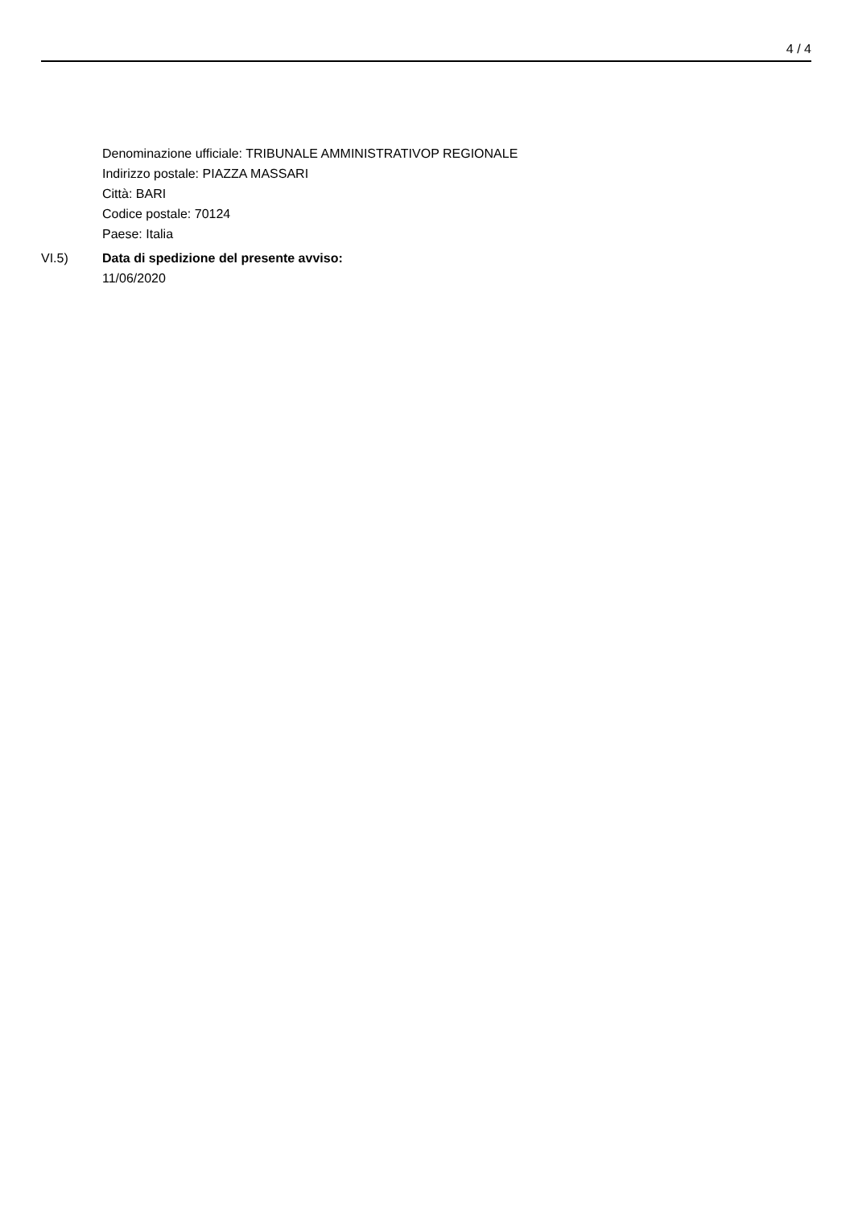4 / 4
Denominazione ufficiale: TRIBUNALE AMMINISTRATIVOP REGIONALE
Indirizzo postale: PIAZZA MASSARI
Città: BARI
Codice postale: 70124
Paese: Italia
VI.5) Data di spedizione del presente avviso:
11/06/2020